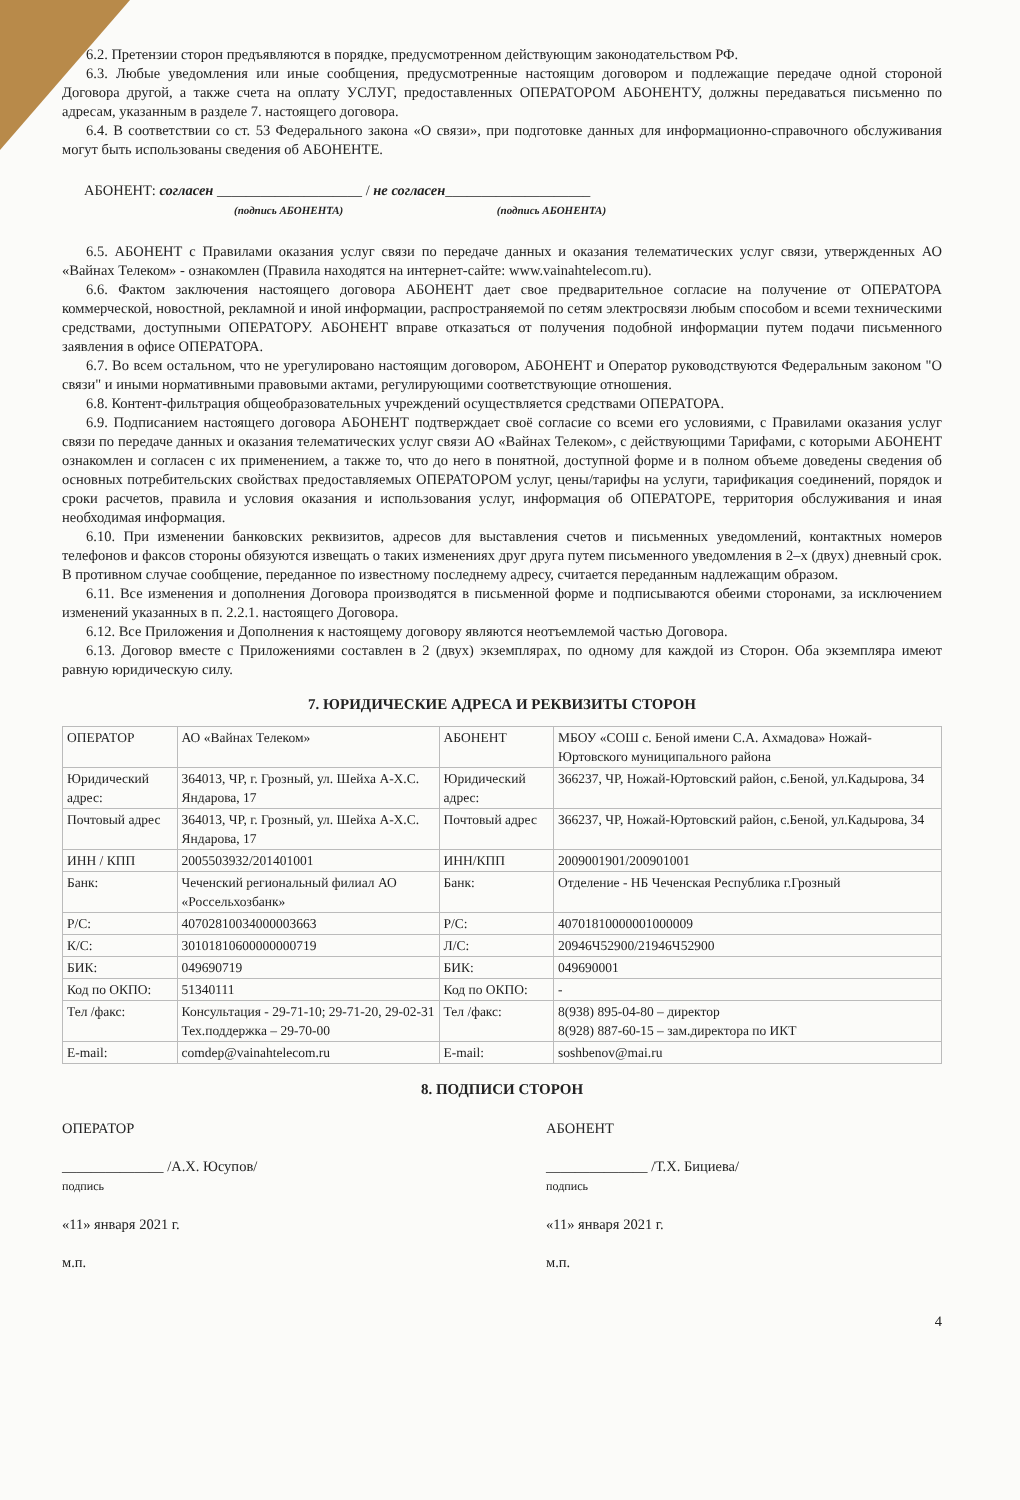6.2. Претензии сторон предъявляются в порядке, предусмотренном действующим законодательством РФ.
6.3. Любые уведомления или иные сообщения, предусмотренные настоящим договором и подлежащие передаче одной стороной Договора другой, а также счета на оплату УСЛУГ, предоставленных ОПЕРАТОРОМ АБОНЕНТУ, должны передаваться письменно по адресам, указанным в разделе 7. настоящего договора.
6.4. В соответствии со ст. 53 Федерального закона «О связи», при подготовке данных для информационно-справочного обслуживания могут быть использованы сведения об АБОНЕНТЕ.
АБОНЕНТ: согласен ____________________ / не согласен____________________
(подпись АБОНЕНТА) (подпись АБОНЕНТА)
6.5. АБОНЕНТ с Правилами оказания услуг связи по передаче данных и оказания телематических услуг связи, утвержденных АО «Вайнах Телеком» - ознакомлен (Правила находятся на интернет-сайте: www.vainahtelecom.ru).
6.6. Фактом заключения настоящего договора АБОНЕНТ дает свое предварительное согласие на получение от ОПЕРАТОРА коммерческой, новостной, рекламной и иной информации, распространяемой по сетям электросвязи любым способом и всеми техническими средствами, доступными ОПЕРАТОРУ. АБОНЕНТ вправе отказаться от получения подобной информации путем подачи письменного заявления в офисе ОПЕРАТОРА.
6.7. Во всем остальном, что не урегулировано настоящим договором, АБОНЕНТ и Оператор руководствуются Федеральным законом "О связи" и иными нормативными правовыми актами, регулирующими соответствующие отношения.
6.8. Контент-фильтрация общеобразовательных учреждений осуществляется средствами ОПЕРАТОРА.
6.9. Подписанием настоящего договора АБОНЕНТ подтверждает своё согласие со всеми его условиями, с Правилами оказания услуг связи по передаче данных и оказания телематических услуг связи АО «Вайнах Телеком», с действующими Тарифами, с которыми АБОНЕНТ ознакомлен и согласен с их применением, а также то, что до него в понятной, доступной форме и в полном объеме доведены сведения об основных потребительских свойствах предоставляемых ОПЕРАТОРОМ услуг, цены/тарифы на услуги, тарификация соединений, порядок и сроки расчетов, правила и условия оказания и использования услуг, информация об ОПЕРАТОРЕ, территория обслуживания и иная необходимая информация.
6.10. При изменении банковских реквизитов, адресов для выставления счетов и письменных уведомлений, контактных номеров телефонов и факсов стороны обязуются извещать о таких изменениях друг друга путем письменного уведомления в 2–х (двух) дневный срок. В противном случае сообщение, переданное по известному последнему адресу, считается переданным надлежащим образом.
6.11. Все изменения и дополнения Договора производятся в письменной форме и подписываются обеими сторонами, за исключением изменений указанных в п. 2.2.1. настоящего Договора.
6.12. Все Приложения и Дополнения к настоящему договору являются неотъемлемой частью Договора.
6.13. Договор вместе с Приложениями составлен в 2 (двух) экземплярах, по одному для каждой из Сторон. Оба экземпляра имеют равную юридическую силу.
7. ЮРИДИЧЕСКИЕ АДРЕСА И РЕКВИЗИТЫ СТОРОН
| ОПЕРАТОР | АО «Вайнах Телеком» | АБОНЕНТ | МБОУ «СОШ с. Беной имени С.А. Ахмадова» Ножай-Юртовского муниципального района |
| Юридический адрес: | 364013, ЧР, г. Грозный, ул. Шейха А-Х.С. Яндарова, 17 | Юридический адрес: | 366237, ЧР, Ножай-Юртовский район, с.Беной, ул.Кадырова, 34 |
| Почтовый адрес | 364013, ЧР, г. Грозный, ул. Шейха А-Х.С. Яндарова, 17 | Почтовый адрес | 366237, ЧР, Ножай-Юртовский район, с.Беной, ул.Кадырова, 34 |
| ИНН / КПП | 2005503932/201401001 | ИНН/КПП | 2009001901/200901001 |
| Банк: | Чеченский региональный филиал АО «Россельхозбанк» | Банк: | Отделение - НБ Чеченская Республика г.Грозный |
| Р/С: | 40702810034000003663 | Р/С: | 40701810000001000009 |
| К/С: | 30101810600000000719 | Л/С: | 20946Ч52900/21946Ч52900 |
| БИК: | 049690719 | БИК: | 049690001 |
| Код по ОКПО: | 51340111 | Код по ОКПО: | - |
| Тел /факс: | Консультация - 29-71-10; 29-71-20, 29-02-31 Тех.поддержка – 29-70-00 | Тел /факс: | 8(938) 895-04-80 – директор 8(928) 887-60-15 – зам.директора по ИКТ |
| E-mail: | comdep@vainahtelecom.ru | E-mail: | soshbenov@mai.ru |
8. ПОДПИСИ СТОРОН
ОПЕРАТОР
______________ /А.Х. Юсупов/
подпись
«11» января 2021 г.
м.п.
АБОНЕНТ
______________ /Т.Х. Бициева/
подпись
«11» января 2021 г.
м.п.
4